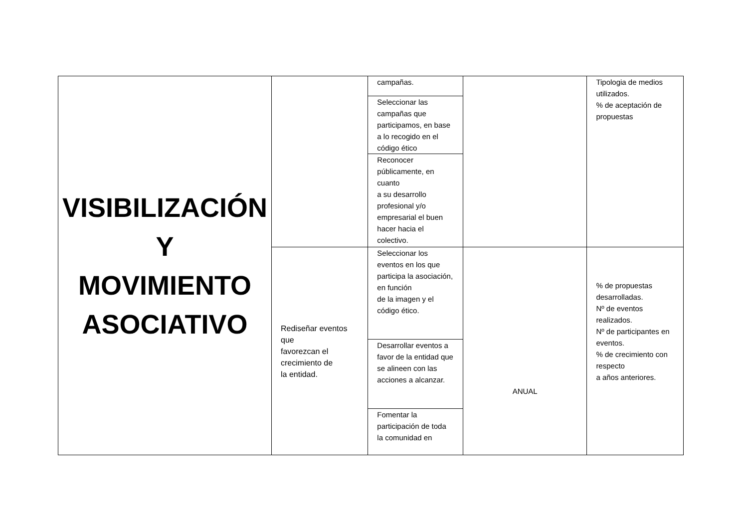| VISIBILIZACIÓN Y MOVIMIENTO ASOCIATIVO | | campañas. | | Tipologia de medios utilizados. % de aceptación de propuestas |
| | | Seleccionar las campañas que participamos, en base a lo recogido en el código ético | | |
| | | Reconocer públicamente, en cuanto a su desarrollo profesional y/o empresarial el buen hacer hacia el colectivo. | | |
| | Rediseñar eventos que favorezcan el crecimiento de la entidad. | Seleccionar los eventos en los que participa la asociación, en función de la imagen y el código ético. | ANUAL | % de propuestas desarrolladas. Nº de eventos realizados. Nº de participantes en eventos. % de crecimiento con respecto a años anteriores. |
| | | Desarrollar eventos a favor de la entidad que se alineen con las acciones a alcanzar. | | |
| | | Fomentar la participación de toda la comunidad en | | |